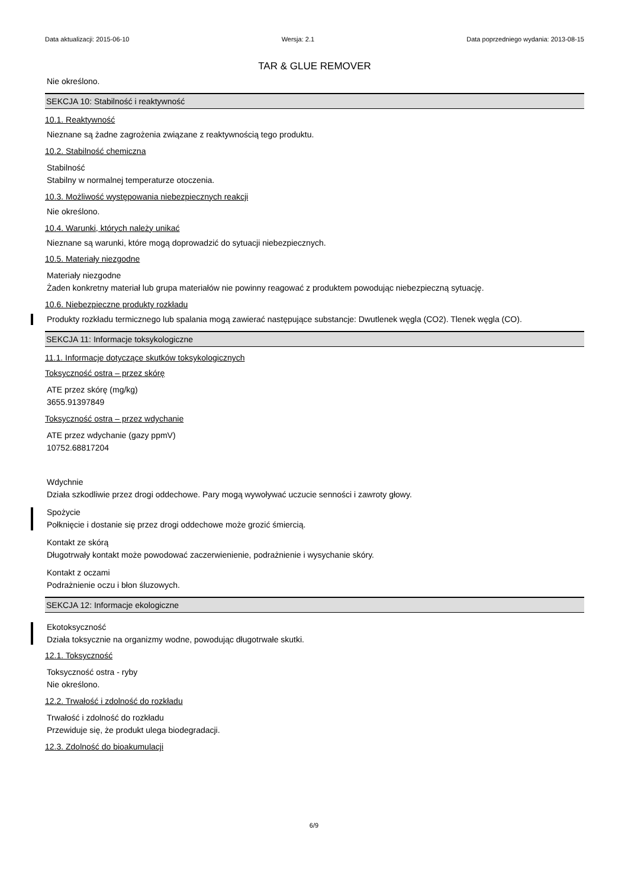Data aktualizacji: 2015-06-10 Wersja: 2.1 Data poprzedniego wydania: 2013-08-15
TAR & GLUE REMOVER
Nie określono.
SEKCJA 10: Stabilność i reaktywność
10.1. Reaktywność
Nieznane są żadne zagrożenia związane z reaktywnością tego produktu.
10.2. Stabilność chemiczna
Stabilność
Stabilny w normalnej temperaturze otoczenia.
10.3. Możliwość występowania niebezpiecznych reakcji
Nie określono.
10.4. Warunki, których należy unikać
Nieznane są warunki, które mogą doprowadzić do sytuacji niebezpiecznych.
10.5. Materiały niezgodne
Materiały niezgodne
Żaden konkretny materiał lub grupa materiałów nie powinny reagować z produktem powodując niebezpieczną sytuację.
10.6. Niebezpieczne produkty rozkładu
Produkty rozkładu termicznego lub spalania mogą zawierać następujące substancje: Dwutlenek węgla (CO2). Tlenek węgla (CO).
SEKCJA 11: Informacje toksykologiczne
11.1. Informacje dotyczące skutków toksykologicznych
Toksyczność ostra – przez skórę
ATE przez skórę (mg/kg)
3655.91397849
Toksyczność ostra – przez wdychanie
ATE przez wdychanie (gazy ppmV)
10752.68817204
Wdychnie
Działa szkodliwie przez drogi oddechowe. Pary mogą wywoływać uczucie senności i zawroty głowy.
Spożycie
Połknięcie i dostanie się przez drogi oddechowe może grozić śmiercią.
Kontakt ze skórą
Długotrwały kontakt może powodować zaczerwienienie, podrażnienie i wysychanie skóry.
Kontakt z oczami
Podrażnienie oczu i błon śluzowych.
SEKCJA 12: Informacje ekologiczne
Ekotoksyczność
Działa toksycznie na organizmy wodne, powodując długotrwałe skutki.
12.1. Toksyczność
Toksyczność ostra - ryby
Nie określono.
12.2. Trwałość i zdolność do rozkładu
Trwałość i zdolność do rozkładu
Przewiduje się, że produkt ulega biodegradacji.
12.3. Zdolność do bioakumulacji
6/9